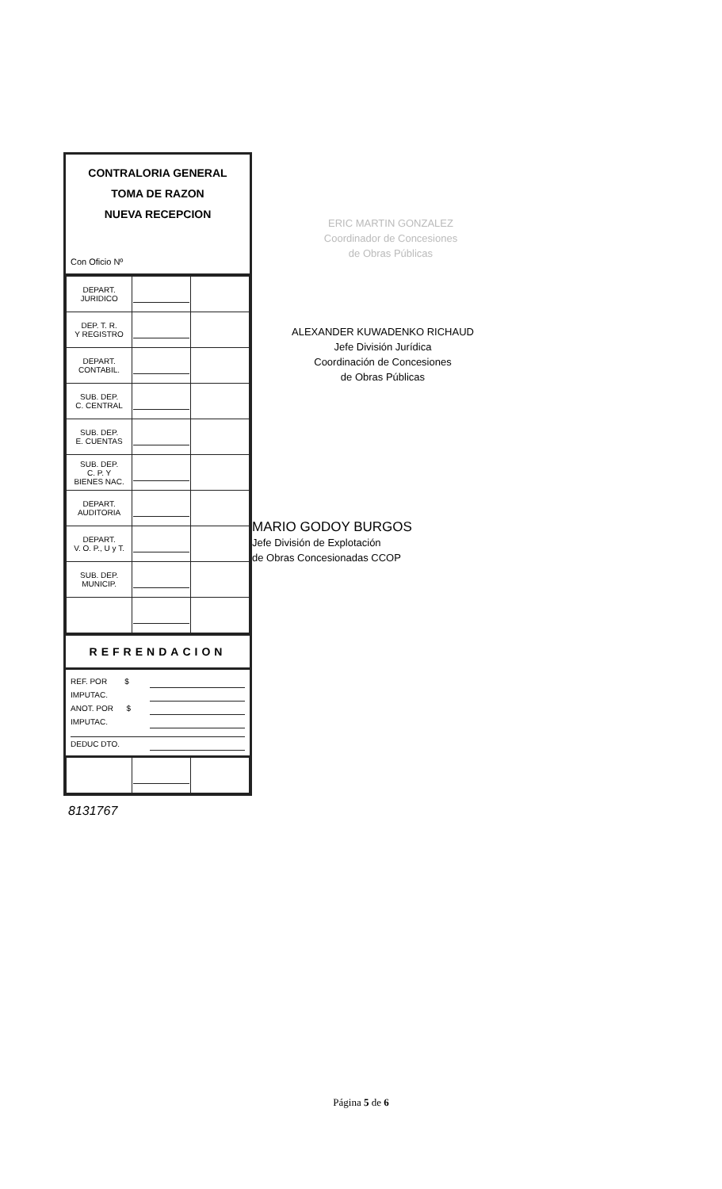CONTRALORIA GENERAL
TOMA DE RAZON
NUEVA RECEPCION
Con Oficio Nº
| DEPART. JURIDICO | | |
| DEP. T. R. Y REGISTRO | | |
| DEPART. CONTABIL. | | |
| SUB. DEP. C. CENTRAL | | |
| SUB. DEP. E. CUENTAS | | |
| SUB. DEP. C. P. Y BIENES NAC. | | |
| DEPART. AUDITORIA | | |
| DEPART. V. O. P., U y T. | | |
| SUB. DEP. MUNICIP. | | |
REFRENDACION
REF. POR $
IMPUTAC.
ANOT. POR $
IMPUTAC.
DEDUC DTO.
8131767
ERIC MARTIN GONZALEZ
Coordinador de Concesiones
de Obras Públicas
ALEXANDER KUWADENKO RICHAUD
Jefe División Jurídica
Coordinación de Concesiones
de Obras Públicas
MARIO GODOY BURGOS
Jefe División de Explotación
de Obras Concesionadas CCOP
Página 5 de 6